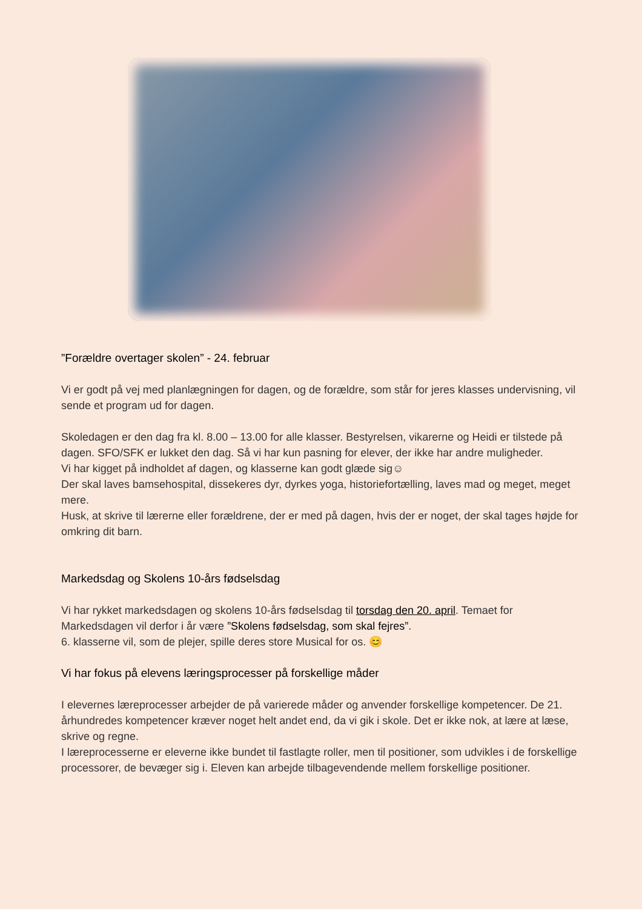”Forældre overtager skolen” - 24. februar
Vi er godt på vej med planlægningen for dagen, og de forældre, som står for jeres klasses undervisning, vil sende et program ud for dagen.
Skoledagen er den dag fra kl. 8.00 – 13.00 for alle klasser. Bestyrelsen, vikarerne og Heidi er tilstede på dagen. SFO/SFK er lukket den dag. Så vi har kun pasning for elever, der ikke har andre muligheder.
Vi har kigget på indholdet af dagen, og klasserne kan godt glæde sig☺
Der skal laves bamsehospital, dissekeres dyr, dyrkes yoga, historiefortælling, laves mad og meget, meget mere.
Husk, at skrive til lærerne eller forældrene, der er med på dagen, hvis der er noget, der skal tages højde for omkring dit barn.
Markedsdag og Skolens 10-års fødselsdag
Vi har rykket markedsdagen og skolens 10-års fødselsdag til torsdag den 20. april. Temaet for Markedsdagen vil derfor i år være ”Skolens fødselsdag, som skal fejres”.
6. klasserne vil, som de plejer, spille deres store Musical for os. 😊
Vi har fokus på elevens læringsprocesser på forskellige måder
I elevernes læreprocesser arbejder de på varierede måder og anvender forskellige kompetencer. De 21. århundredes kompetencer kræver noget helt andet end, da vi gik i skole. Det er ikke nok, at lære at læse, skrive og regne.
I læreprocesserne er eleverne ikke bundet til fastlagte roller, men til positioner, som udvikles i de forskellige processorer, de bevæger sig i. Eleven kan arbejde tilbagevendende mellem forskellige positioner.